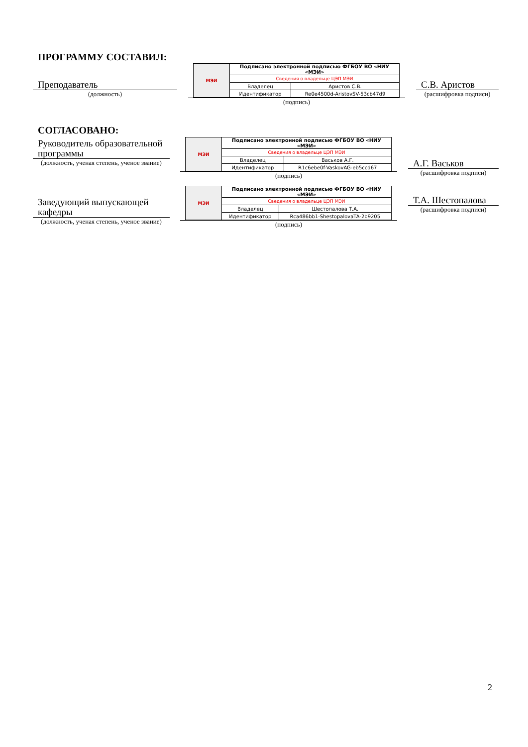ПРОГРАММУ СОСТАВИЛ:
Преподаватель
(должность)
| МЭИ | Подписано электронной подписью ФГБОУ ВО «НИУ «МЭИ» | |
| | Сведения о владельце ЦЭП МЭИ | |
| | Владелец | Аристов С.В. |
| | Идентификатор | Re0e4500d-AristovSV-53cb47d9 |
(подпись)
С.В. Аристов
(расшифровка подписи)
СОГЛАСОВАНО:
Руководитель образовательной программы
(должность, ученая степень, ученое звание)
| МЭИ | Подписано электронной подписью ФГБОУ ВО «НИУ «МЭИ» | |
| | Сведения о владельце ЦЭП МЭИ | |
| | Владелец | Васьков А.Г. |
| | Идентификатор | R1c6ebe0f-VaskovAG-eb5ccd67 |
(подпись)
А.Г. Васьков
(расшифровка подписи)
Заведующий выпускающей кафедры
(должность, ученая степень, ученое звание)
| МЭИ | Подписано электронной подписью ФГБОУ ВО «НИУ «МЭИ» | |
| | Сведения о владельце ЦЭП МЭИ | |
| | Владелец | Шестопалова Т.А. |
| | Идентификатор | Rca486bb1-ShestopalovaTA-2b9205 |
(подпись)
Т.А. Шестопалова
(расшифровка подписи)
2